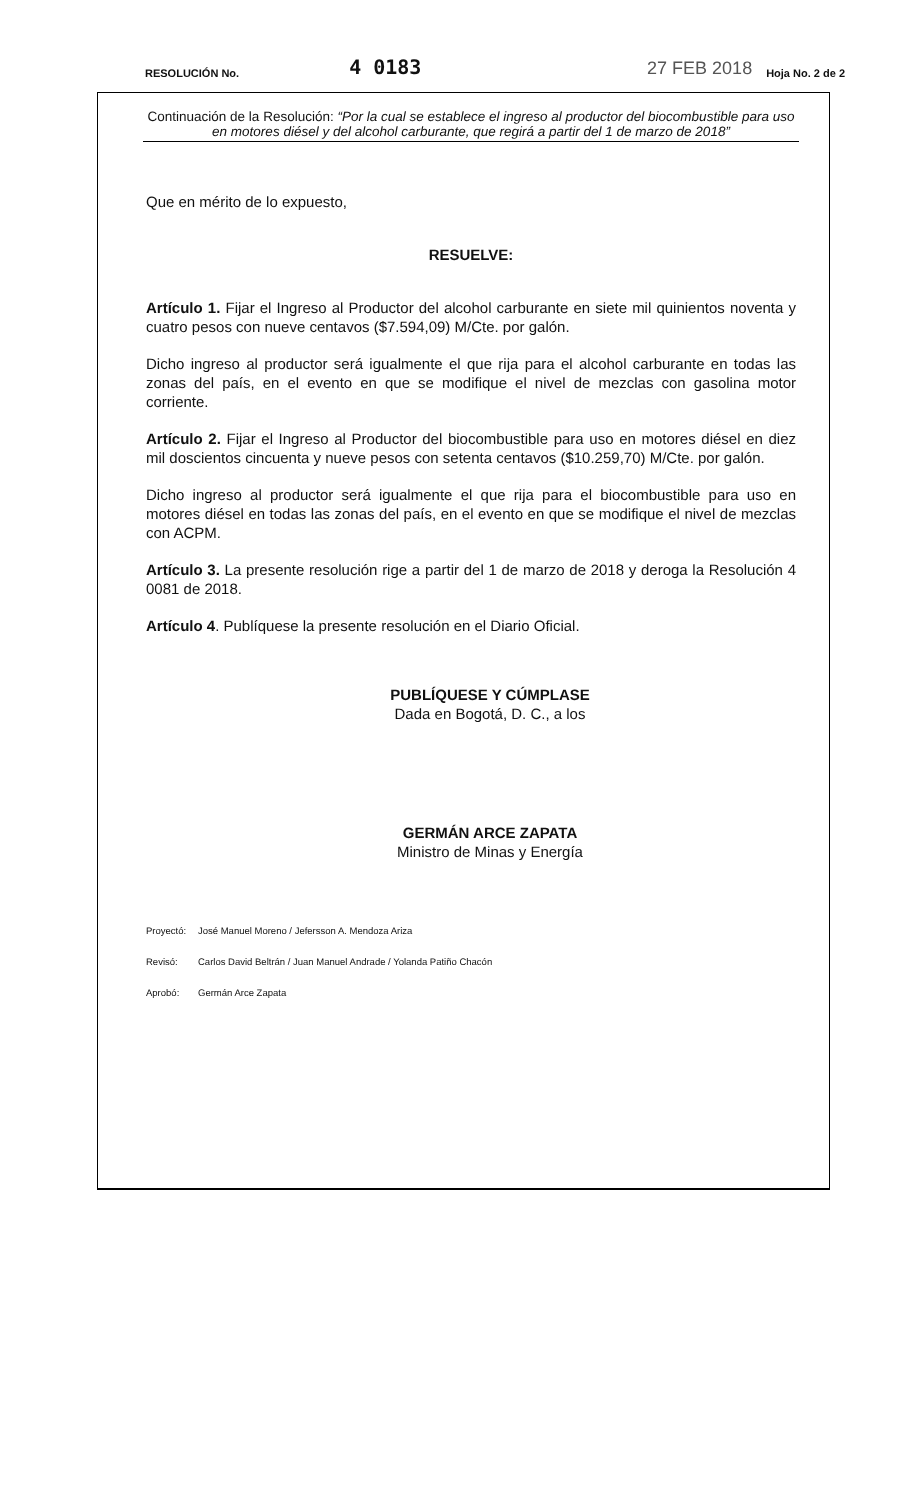RESOLUCIÓN No. 4 0183 27 FEB 2018 Hoja No. 2 de 2
Continuación de la Resolución: “Por la cual se establece el ingreso al productor del biocombustible para uso en motores diésel y del alcohol carburante, que regirá a partir del 1 de marzo de 2018”
Que en mérito de lo expuesto,
RESUELVE:
Artículo 1. Fijar el Ingreso al Productor del alcohol carburante en siete mil quinientos noventa y cuatro pesos con nueve centavos ($7.594,09) M/Cte. por galón.
Dicho ingreso al productor será igualmente el que rija para el alcohol carburante en todas las zonas del país, en el evento en que se modifique el nivel de mezclas con gasolina motor corriente.
Artículo 2. Fijar el Ingreso al Productor del biocombustible para uso en motores diésel en diez mil doscientos cincuenta y nueve pesos con setenta centavos ($10.259,70) M/Cte. por galón.
Dicho ingreso al productor será igualmente el que rija para el biocombustible para uso en motores diésel en todas las zonas del país, en el evento en que se modifique el nivel de mezclas con ACPM.
Artículo 3. La presente resolución rige a partir del 1 de marzo de 2018 y deroga la Resolución 4 0081 de 2018.
Artículo 4. Publíquese la presente resolución en el Diario Oficial.
PUBLÍQUESE Y CÚMPLASE
Dada en Bogotá, D. C., a los
GERMÁN ARCE ZAPATA
Ministro de Minas y Energía
Proyectó: José Manuel Moreno / Jefersson A. Mendoza Ariza
Revisó: Carlos David Beltrán / Juan Manuel Andrade / Yolanda Patiño Chacón
Aprobó: Germán Arce Zapata